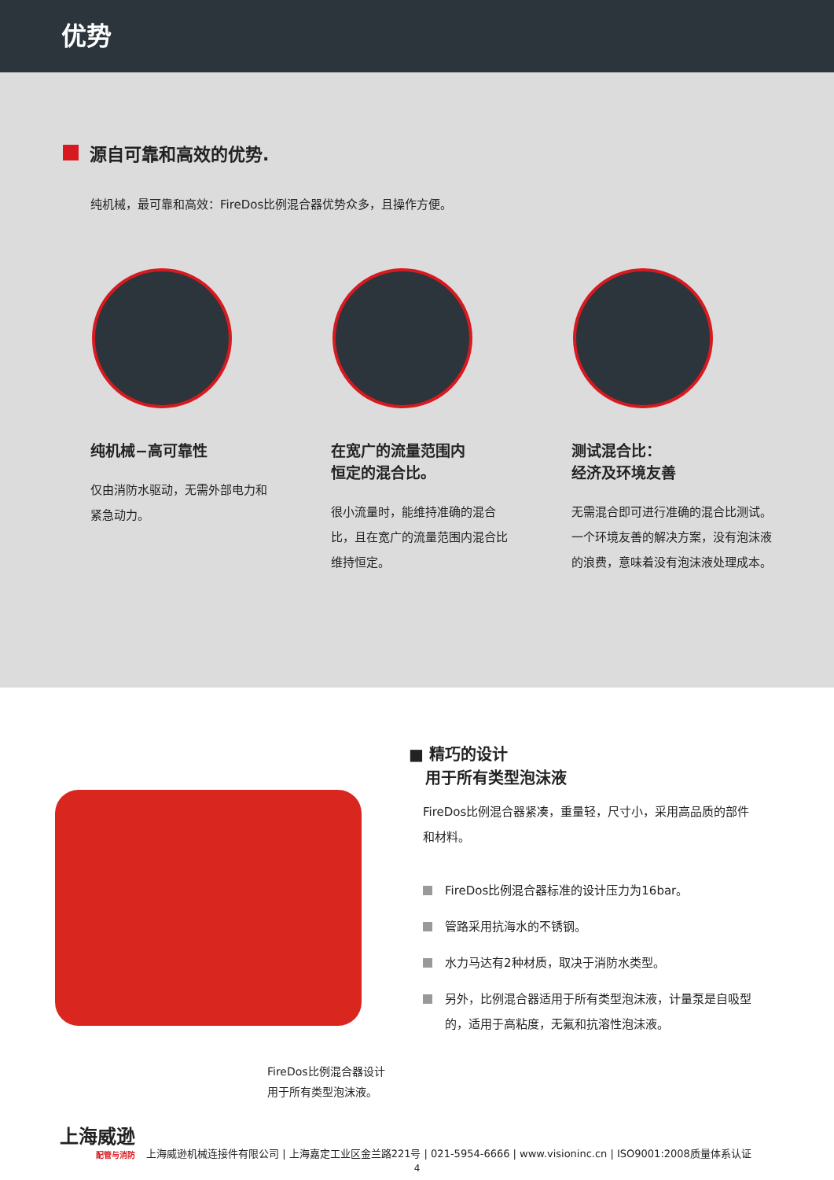优势
源自可靠和高效的优势.
纯机械，最可靠和高效：FireDos比例混合器优势众多，且操作方便。
纯机械−高可靠性
仅由消防水驱动，无需外部电力和紧急动力。
在宽广的流量范围内
恒定的混合比。
很小流量时，能维持准确的混合比，且在宽广的流量范围内混合比维持恒定。
测试混合比：
经济及环境友善
无需混合即可进行准确的混合比测试。一个环境友善的解决方案，没有泡沫液的浪费，意味着没有泡沫液处理成本。
FireDos比例混合器设计
用于所有类型泡沫液。
■ 精巧的设计
用于所有类型泡沫液
FireDos比例混合器紧凑，重量轻，尺寸小，采用高品质的部件和材料。
FireDos比例混合器标准的设计压力为16bar。
管路采用抗海水的不锈钢。
水力马达有2种材质，取决于消防水类型。
另外，比例混合器适用于所有类型泡沫液，计量泵是自吸型的，适用于高粘度，无氟和抗溶性泡沫液。
上海威逊
配管与消防
上海威逊机械连接件有限公司 | 上海嘉定工业区金兰路221号 | 021-5954-6666 | www.visioninc.cn | ISO9001:2008质量体系认证
4